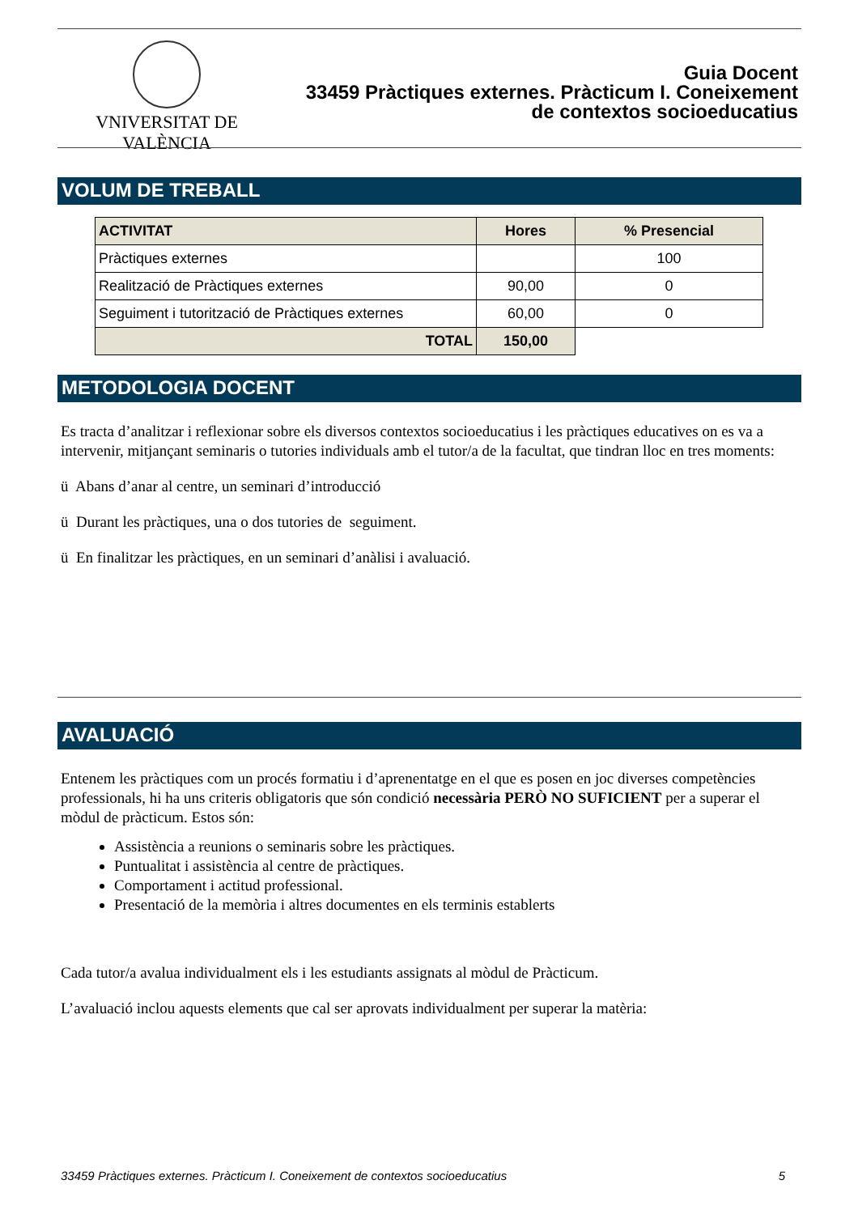VNIVERSITAT DE VALÈNCIA
Guia Docent
33459 Pràctiques externes. Pràcticum I. Coneixement
de contextos socioeducatius
VOLUM DE TREBALL
| ACTIVITAT | Hores | % Presencial |
| --- | --- | --- |
| Pràctiques externes | | 100 |
| Realització de Pràctiques externes | 90,00 | 0 |
| Seguiment i tutorització de Pràctiques externes | 60,00 | 0 |
| TOTAL | 150,00 | |
METODOLOGIA DOCENT
Es tracta d’analitzar i reflexionar sobre els diversos contextos socioeducatius i les pràctiques educatives on es va a intervenir, mitjançant seminaris o tutories individuals amb el tutor/a de la facultat, que tindran lloc en tres moments:
ü Abans d’anar al centre, un seminari d’introducció
ü Durant les pràctiques, una o dos tutories de seguiment.
ü En finalitzar les pràctiques, en un seminari d’anàlisi i avaluació.
AVALUACIÓ
Entenem les pràctiques com un procés formatiu i d’aprenentatge en el que es posen en joc diverses competències professionals, hi ha uns criteris obligatoris que són condició necessària PERÒ NO SUFICIENT per a superar el mòdul de pràcticum. Estos són:
Assistència a reunions o seminaris sobre les pràctiques.
Puntualitat i assistència al centre de pràctiques.
Comportament i actitud professional.
Presentació de la memòria i altres documentes en els terminis establerts
Cada tutor/a avalua individualment els i les estudiants assignats al mòdul de Pràcticum.
L’avaluació inclou aquests elements que cal ser aprovats individualment per superar la matèria:
33459 Pràctiques externes. Pràcticum I. Coneixement de contextos socioeducatius 5